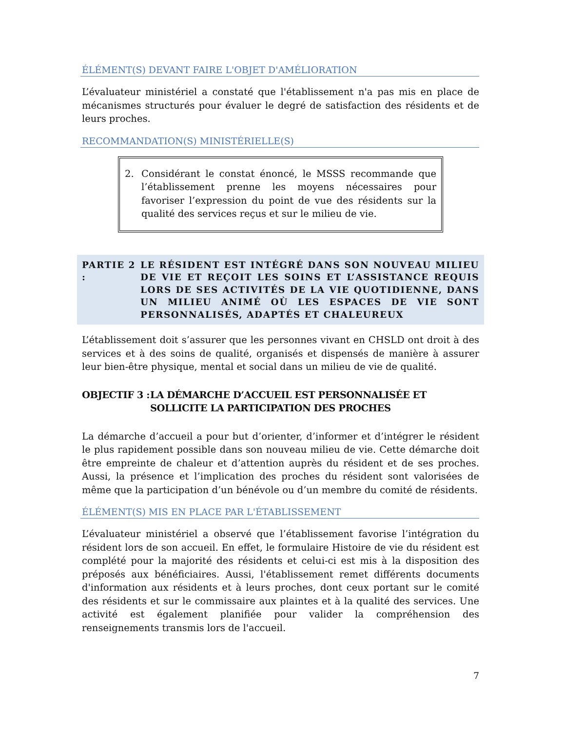ÉLÉMENT(S) DEVANT FAIRE L'OBJET D'AMÉLIORATION
L’évaluateur ministériel a constaté que l'établissement n'a pas mis en place de mécanismes structurés pour évaluer le degré de satisfaction des résidents et de leurs proches.
RECOMMANDATION(S) MINISTÉRIELLE(S)
2. Considérant le constat énoncé, le MSSS recommande que l’établissement prenne les moyens nécessaires pour favoriser l’expression du point de vue des résidents sur la qualité des services reçus et sur le milieu de vie.
PARTIE 2 : LE RÉSIDENT EST INTÉGRÉ DANS SON NOUVEAU MILIEU DE VIE ET REÇOIT LES SOINS ET L’ASSISTANCE REQUIS LORS DE SES ACTIVITÉS DE LA VIE QUOTIDIENNE, DANS UN MILIEU ANIMÉ OÙ LES ESPACES DE VIE SONT PERSONNALISÉS, ADAPTÉS ET CHALEUREUX
L’établissement doit s’assurer que les personnes vivant en CHSLD ont droit à des services et à des soins de qualité, organisés et dispensés de manière à assurer leur bien-être physique, mental et social dans un milieu de vie de qualité.
OBJECTIF 3 : LA DÉMARCHE D’ACCUEIL EST PERSONNALISÉE ET SOLLICITE LA PARTICIPATION DES PROCHES
La démarche d’accueil a pour but d’orienter, d’informer et d’intégrer le résident le plus rapidement possible dans son nouveau milieu de vie. Cette démarche doit être empreinte de chaleur et d’attention auprès du résident et de ses proches. Aussi, la présence et l’implication des proches du résident sont valorisées de même que la participation d’un bénévole ou d’un membre du comité de résidents.
ÉLÉMENT(S) MIS EN PLACE PAR L'ÉTABLISSEMENT
L’évaluateur ministériel a observé que l’établissement favorise l’intégration du résident lors de son accueil. En effet, le formulaire Histoire de vie du résident est complété pour la majorité des résidents et celui-ci est mis à la disposition des préposés aux bénéficiaires. Aussi, l'établissement remet différents documents d'information aux résidents et à leurs proches, dont ceux portant sur le comité des résidents et sur le commissaire aux plaintes et à la qualité des services. Une activité est également planifiée pour valider la compréhension des renseignements transmis lors de l'accueil.
7